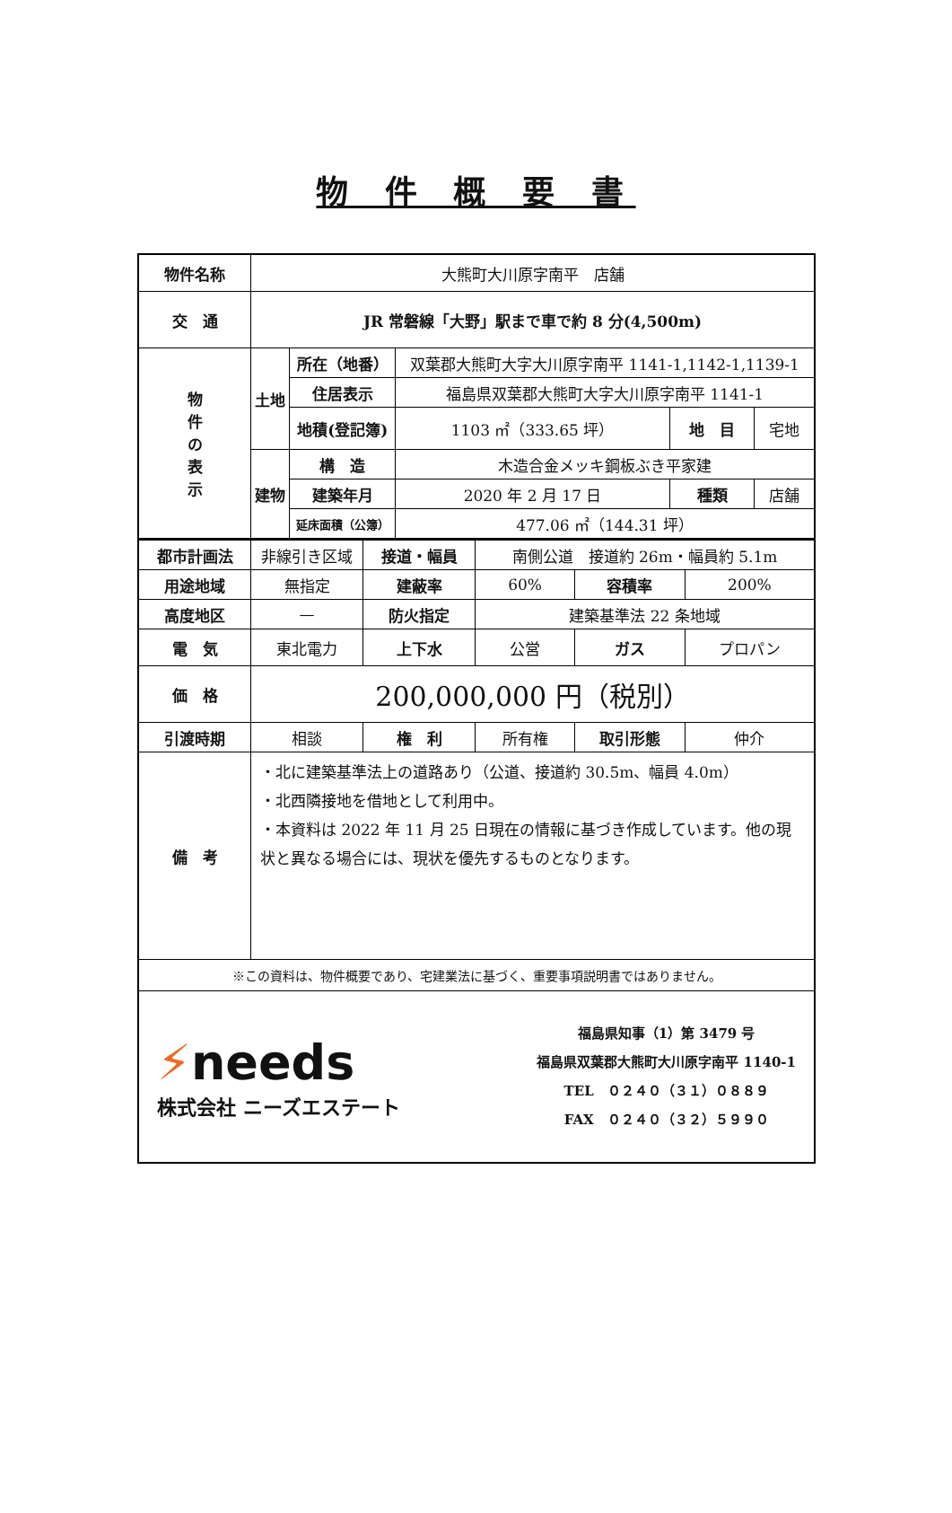物 件 概 要 書
| 物件名称 | 大熊町大川原字南平 店舗 | | | | |
| 交 通 | JR 常磐線「大野」駅まで車で約 8 分(4,500m) | | | | |
| 物 件 の 表 示 | 土地 | 所在（地番） | 双葉郡大熊町大字大川原字南平 1141-1,1142-1,1139-1 | | |
| | | 住居表示 | 福島県双葉郡大熊町大字大川原字南平 1141-1 | | |
| | | 地積(登記簿) | 1103 ㎡（333.65 坪） | 地 目 | 宅地 |
| | 建物 | 構 造 | 木造合金メッキ鋼板ぶき平家建 | | |
| | | 建築年月 | 2020 年 2 月 17 日 | 種類 | 店舗 |
| | | 延床面積（公簿） | 477.06 ㎡（144.31 坪） | | |
| 都市計画法 | 非線引き区域 | 接道・幅員 | 南側公道 接道約 26m・幅員約 5.1m | | |
| 用途地域 | 無指定 | 建蔽率 | 60% | 容積率 | 200% |
| 高度地区 | — | 防火指定 | 建築基準法 22 条地域 | | |
| 電 気 | 東北電力 | 上下水 | 公営 | ガス | プロパン |
| 価 格 | 200,000,000 円（税別） | | | | |
| 引渡時期 | 相談 | 権 利 | 所有権 | 取引形態 | 仲介 |
| 備 考 | ・北に建築基準法上の道路あり（公道、接道約 30.5m、幅員 4.0m） ・北西隣接地を借地として利用中。 ・本資料は 2022 年 11 月 25 日現在の情報に基づき作成しています。他の現状と異なる場合には、現状を優先するものとなります。 | | | | |
| ※この資料は、物件概要であり、宅建業法に基づく、重要事項説明書ではありません。 | | | | | |
| ⚡ needs 株式会社 ニーズエステート 福島県知事（1）第 3479 号 福島県双葉郡大熊町大川原字南平 1140-1 TEL ０２４０（３１）０８８９ FAX ０２４０（３２）５９９０ | | | | | |